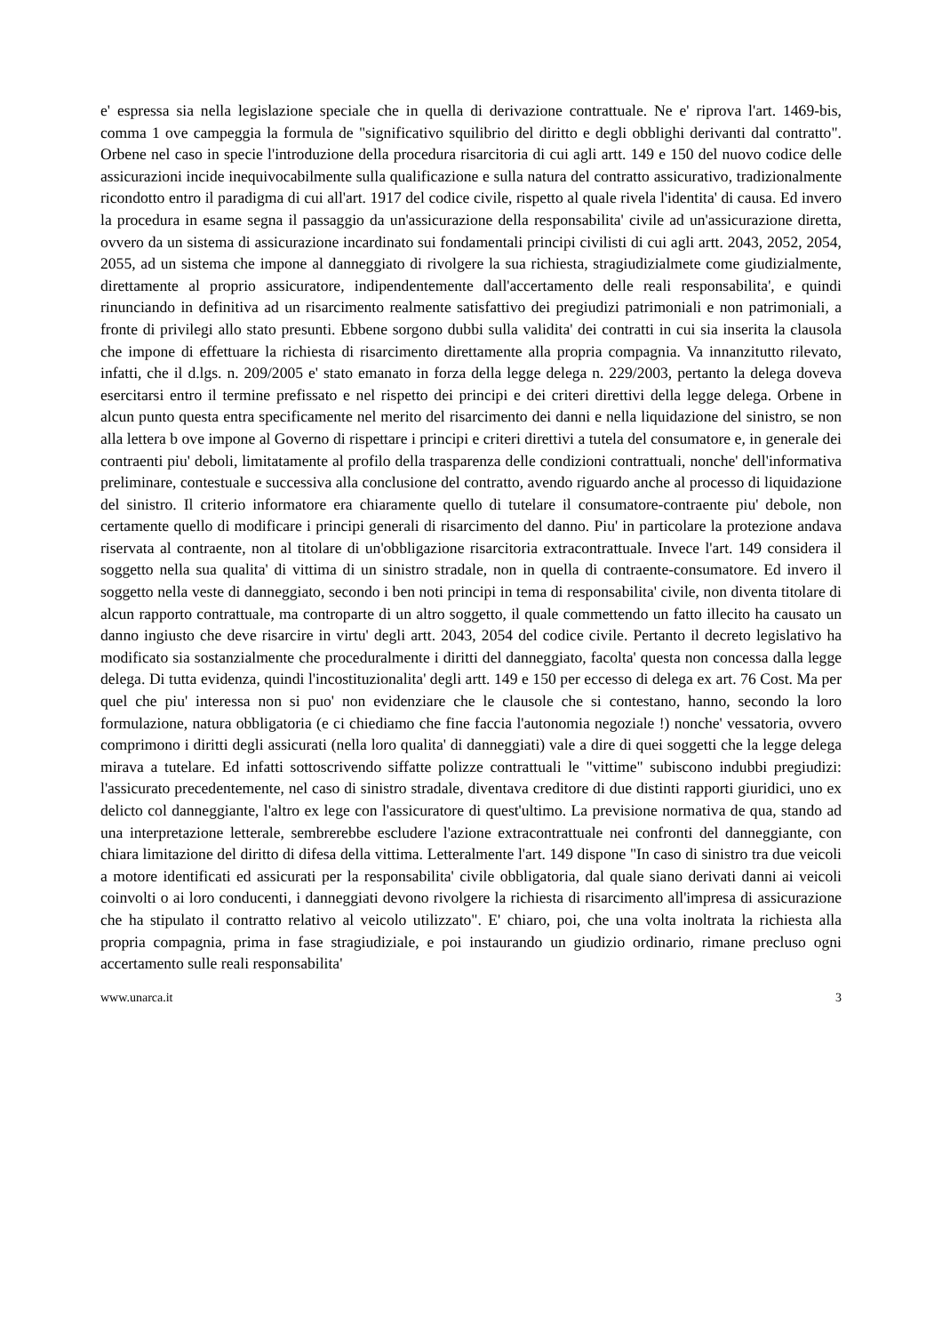e' espressa sia nella legislazione speciale che in quella di derivazione contrattuale. Ne e' riprova l'art. 1469-bis, comma 1 ove campeggia la formula de "significativo squilibrio del diritto e degli obblighi derivanti dal contratto". Orbene nel caso in specie l'introduzione della procedura risarcitoria di cui agli artt. 149 e 150 del nuovo codice delle assicurazioni incide inequivocabilmente sulla qualificazione e sulla natura del contratto assicurativo, tradizionalmente ricondotto entro il paradigma di cui all'art. 1917 del codice civile, rispetto al quale rivela l'identita' di causa. Ed invero la procedura in esame segna il passaggio da un'assicurazione della responsabilita' civile ad un'assicurazione diretta, ovvero da un sistema di assicurazione incardinato sui fondamentali principi civilisti di cui agli artt. 2043, 2052, 2054, 2055, ad un sistema che impone al danneggiato di rivolgere la sua richiesta, stragiudizialmete come giudizialmente, direttamente al proprio assicuratore, indipendentemente dall'accertamento delle reali responsabilita', e quindi rinunciando in definitiva ad un risarcimento realmente satisfattivo dei pregiudizi patrimoniali e non patrimoniali, a fronte di privilegi allo stato presunti. Ebbene sorgono dubbi sulla validita' dei contratti in cui sia inserita la clausola che impone di effettuare la richiesta di risarcimento direttamente alla propria compagnia. Va innanzitutto rilevato, infatti, che il d.lgs. n. 209/2005 e' stato emanato in forza della legge delega n. 229/2003, pertanto la delega doveva esercitarsi entro il termine prefissato e nel rispetto dei principi e dei criteri direttivi della legge delega. Orbene in alcun punto questa entra specificamente nel merito del risarcimento dei danni e nella liquidazione del sinistro, se non alla lettera b ove impone al Governo di rispettare i principi e criteri direttivi a tutela del consumatore e, in generale dei contraenti piu' deboli, limitatamente al profilo della trasparenza delle condizioni contrattuali, nonche' dell'informativa preliminare, contestuale e successiva alla conclusione del contratto, avendo riguardo anche al processo di liquidazione del sinistro. Il criterio informatore era chiaramente quello di tutelare il consumatore-contraente piu' debole, non certamente quello di modificare i principi generali di risarcimento del danno. Piu' in particolare la protezione andava riservata al contraente, non al titolare di un'obbligazione risarcitoria extracontrattuale. Invece l'art. 149 considera il soggetto nella sua qualita' di vittima di un sinistro stradale, non in quella di contraente-consumatore. Ed invero il soggetto nella veste di danneggiato, secondo i ben noti principi in tema di responsabilita' civile, non diventa titolare di alcun rapporto contrattuale, ma controparte di un altro soggetto, il quale commettendo un fatto illecito ha causato un danno ingiusto che deve risarcire in virtu' degli artt. 2043, 2054 del codice civile. Pertanto il decreto legislativo ha modificato sia sostanzialmente che proceduralmente i diritti del danneggiato, facolta' questa non concessa dalla legge delega. Di tutta evidenza, quindi l'incostituzionalita' degli artt. 149 e 150 per eccesso di delega ex art. 76 Cost. Ma per quel che piu' interessa non si puo' non evidenziare che le clausole che si contestano, hanno, secondo la loro formulazione, natura obbligatoria (e ci chiediamo che fine faccia l'autonomia negoziale !) nonche' vessatoria, ovvero comprimono i diritti degli assicurati (nella loro qualita' di danneggiati) vale a dire di quei soggetti che la legge delega mirava a tutelare. Ed infatti sottoscrivendo siffatte polizze contrattuali le "vittime" subiscono indubbi pregiudizi: l'assicurato precedentemente, nel caso di sinistro stradale, diventava creditore di due distinti rapporti giuridici, uno ex delicto col danneggiante, l'altro ex lege con l'assicuratore di quest'ultimo. La previsione normativa de qua, stando ad una interpretazione letterale, sembrerebbe escludere l'azione extracontrattuale nei confronti del danneggiante, con chiara limitazione del diritto di difesa della vittima. Letteralmente l'art. 149 dispone "In caso di sinistro tra due veicoli a motore identificati ed assicurati per la responsabilita' civile obbligatoria, dal quale siano derivati danni ai veicoli coinvolti o ai loro conducenti, i danneggiati devono rivolgere la richiesta di risarcimento all'impresa di assicurazione che ha stipulato il contratto relativo al veicolo utilizzato". E' chiaro, poi, che una volta inoltrata la richiesta alla propria compagnia, prima in fase stragiudiziale, e poi instaurando un giudizio ordinario, rimane precluso ogni accertamento sulle reali responsabilita'
www.unarca.it 3